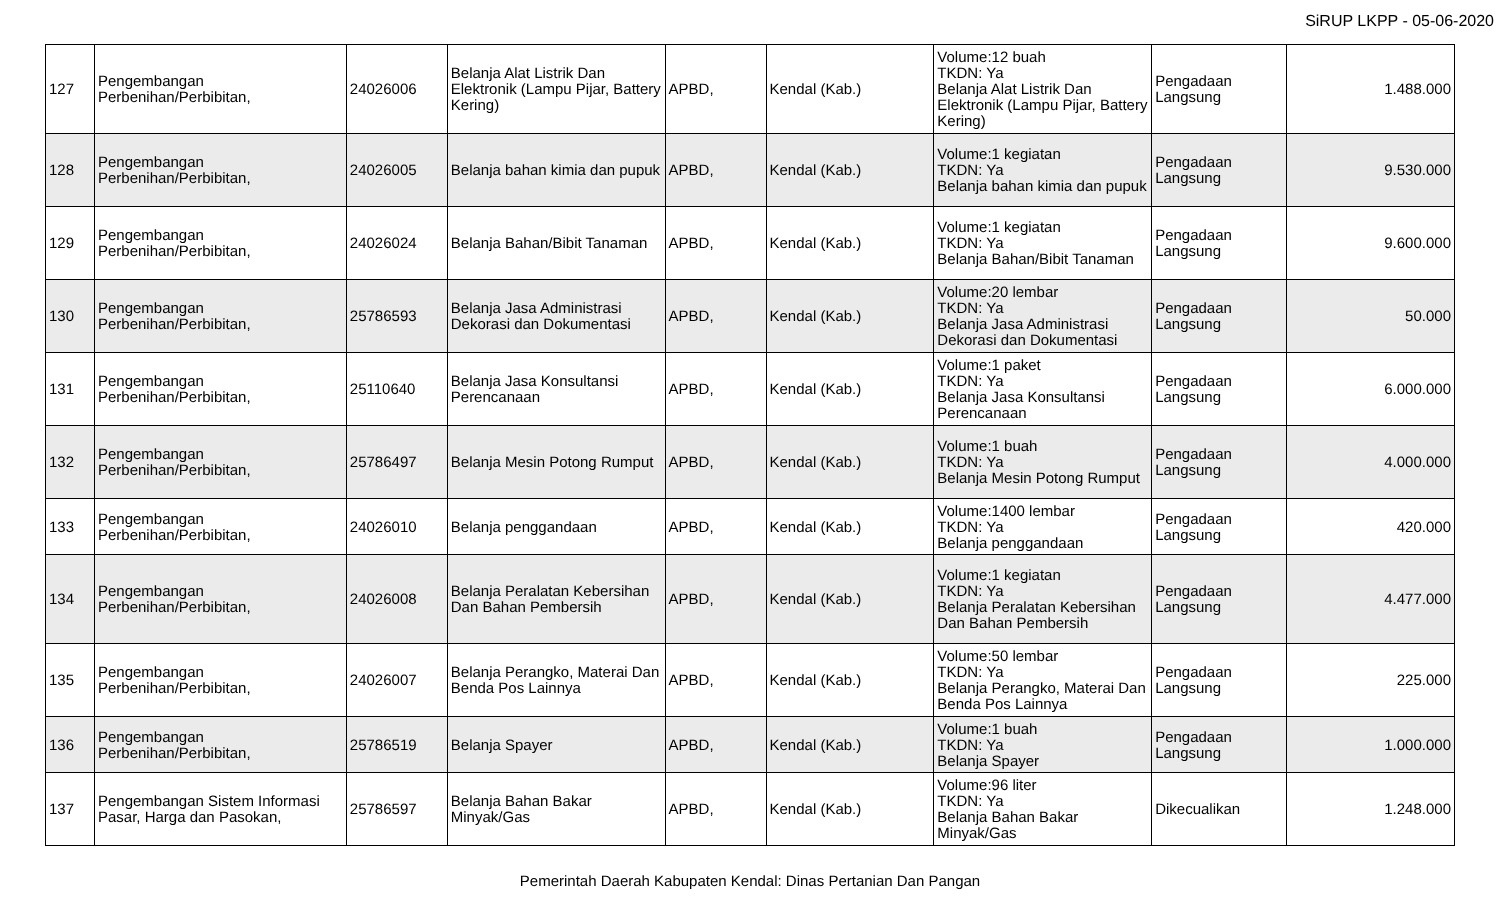SiRUP LKPP - 05-06-2020
| 127 | Pengembangan Perbenihan/Perbibitan, | 24026006 | Belanja Alat Listrik Dan Elektronik (Lampu Pijar, Battery Kering) | APBD, | Kendal (Kab.) | Volume:12 buah TKDN: Ya Belanja Alat Listrik Dan Elektronik (Lampu Pijar, Battery Kering) | Pengadaan Langsung | 1.488.000 |
| 128 | Pengembangan Perbenihan/Perbibitan, | 24026005 | Belanja bahan kimia dan pupuk | APBD, | Kendal (Kab.) | Volume:1 kegiatan TKDN: Ya Belanja bahan kimia dan pupuk | Pengadaan Langsung | 9.530.000 |
| 129 | Pengembangan Perbenihan/Perbibitan, | 24026024 | Belanja Bahan/Bibit Tanaman | APBD, | Kendal (Kab.) | Volume:1 kegiatan TKDN: Ya Belanja Bahan/Bibit Tanaman | Pengadaan Langsung | 9.600.000 |
| 130 | Pengembangan Perbenihan/Perbibitan, | 25786593 | Belanja Jasa Administrasi Dekorasi dan Dokumentasi | APBD, | Kendal (Kab.) | Volume:20 lembar TKDN: Ya Belanja Jasa Administrasi Dekorasi dan Dokumentasi | Pengadaan Langsung | 50.000 |
| 131 | Pengembangan Perbenihan/Perbibitan, | 25110640 | Belanja Jasa Konsultansi Perencanaan | APBD, | Kendal (Kab.) | Volume:1 paket TKDN: Ya Belanja Jasa Konsultansi Perencanaan | Pengadaan Langsung | 6.000.000 |
| 132 | Pengembangan Perbenihan/Perbibitan, | 25786497 | Belanja Mesin Potong Rumput | APBD, | Kendal (Kab.) | Volume:1 buah TKDN: Ya Belanja Mesin Potong Rumput | Pengadaan Langsung | 4.000.000 |
| 133 | Pengembangan Perbenihan/Perbibitan, | 24026010 | Belanja penggandaan | APBD, | Kendal (Kab.) | Volume:1400 lembar TKDN: Ya Belanja penggandaan | Pengadaan Langsung | 420.000 |
| 134 | Pengembangan Perbenihan/Perbibitan, | 24026008 | Belanja Peralatan Kebersihan Dan Bahan Pembersih | APBD, | Kendal (Kab.) | Volume:1 kegiatan TKDN: Ya Belanja Peralatan Kebersihan Dan Bahan Pembersih | Pengadaan Langsung | 4.477.000 |
| 135 | Pengembangan Perbenihan/Perbibitan, | 24026007 | Belanja Perangko, Materai Dan Benda Pos Lainnya | APBD, | Kendal (Kab.) | Volume:50 lembar TKDN: Ya Belanja Perangko, Materai Dan Benda Pos Lainnya | Pengadaan Langsung | 225.000 |
| 136 | Pengembangan Perbenihan/Perbibitan, | 25786519 | Belanja Spayer | APBD, | Kendal (Kab.) | Volume:1 buah TKDN: Ya Belanja Spayer | Pengadaan Langsung | 1.000.000 |
| 137 | Pengembangan Sistem Informasi Pasar, Harga dan Pasokan, | 25786597 | Belanja Bahan Bakar Minyak/Gas | APBD, | Kendal (Kab.) | Volume:96 liter TKDN: Ya Belanja Bahan Bakar Minyak/Gas | Dikecualikan | 1.248.000 |
Pemerintah Daerah Kabupaten Kendal: Dinas Pertanian Dan Pangan